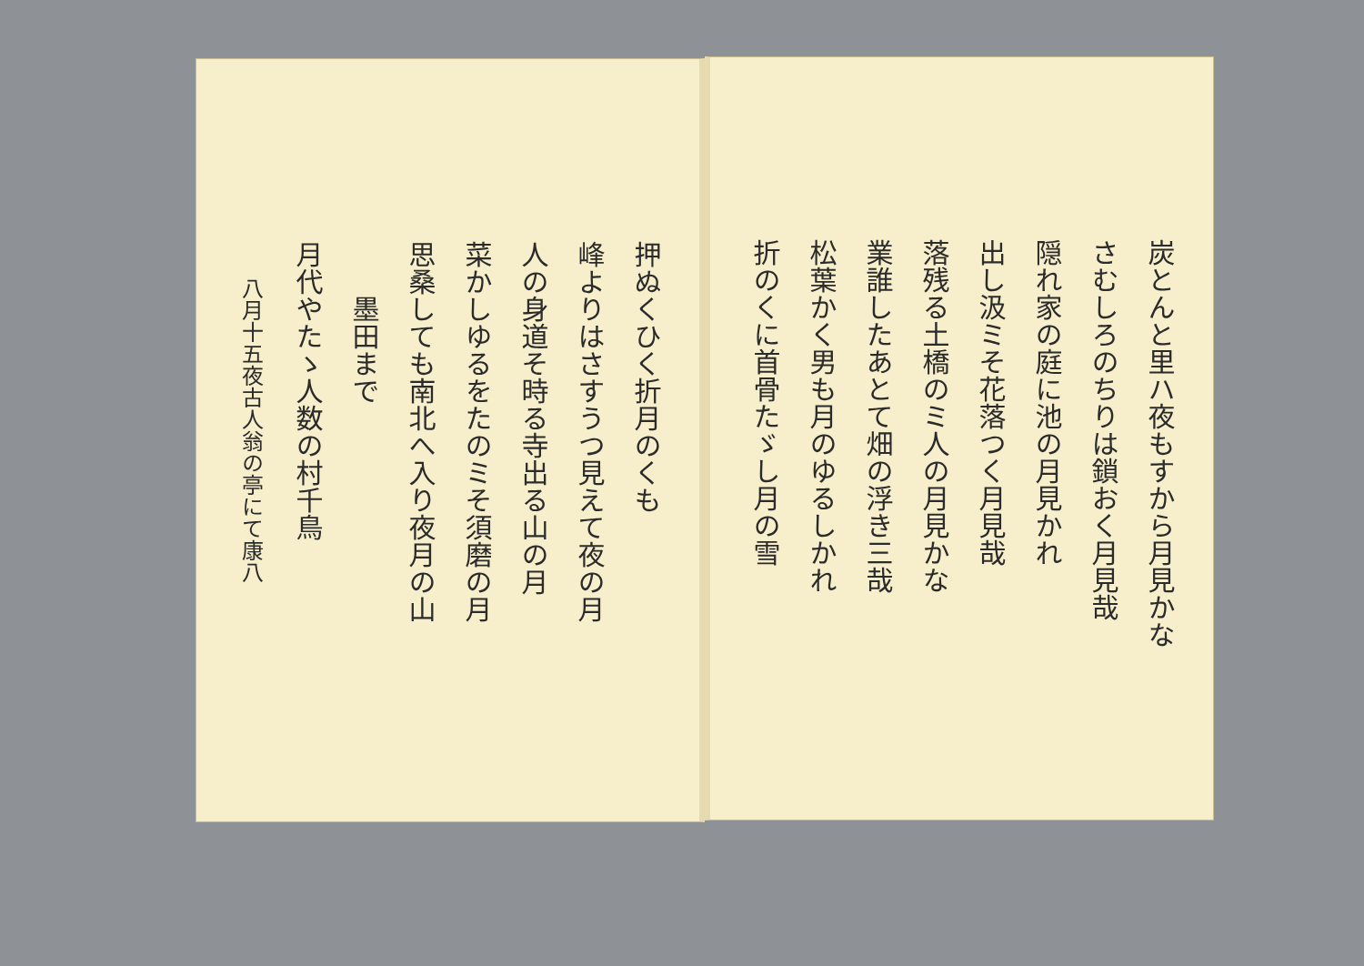炭とんと里ハ夜もすから月見かな
さむしろのちりは鎖おく月見哉
隠れ家の庭に池の月見かれ
出し汲ミそ花落つく月見哉
落残る土橋のミ人の月見かな
業誰したあとて畑の浮き三哉
松葉かく男も月のゆるしかれ
折のくに首骨たゞし月の雪
押ぬくひく折月のくも
峰よりはさすうつ見えて夜の月
人の身道そ時る寺出る山の月
菜かしゆるをたのミそ須磨の月
思桑しても南北へ入り夜月の山
墨田まで
月代やたゝ人数の村千鳥
八月十五夜古人翁の亭にて康八